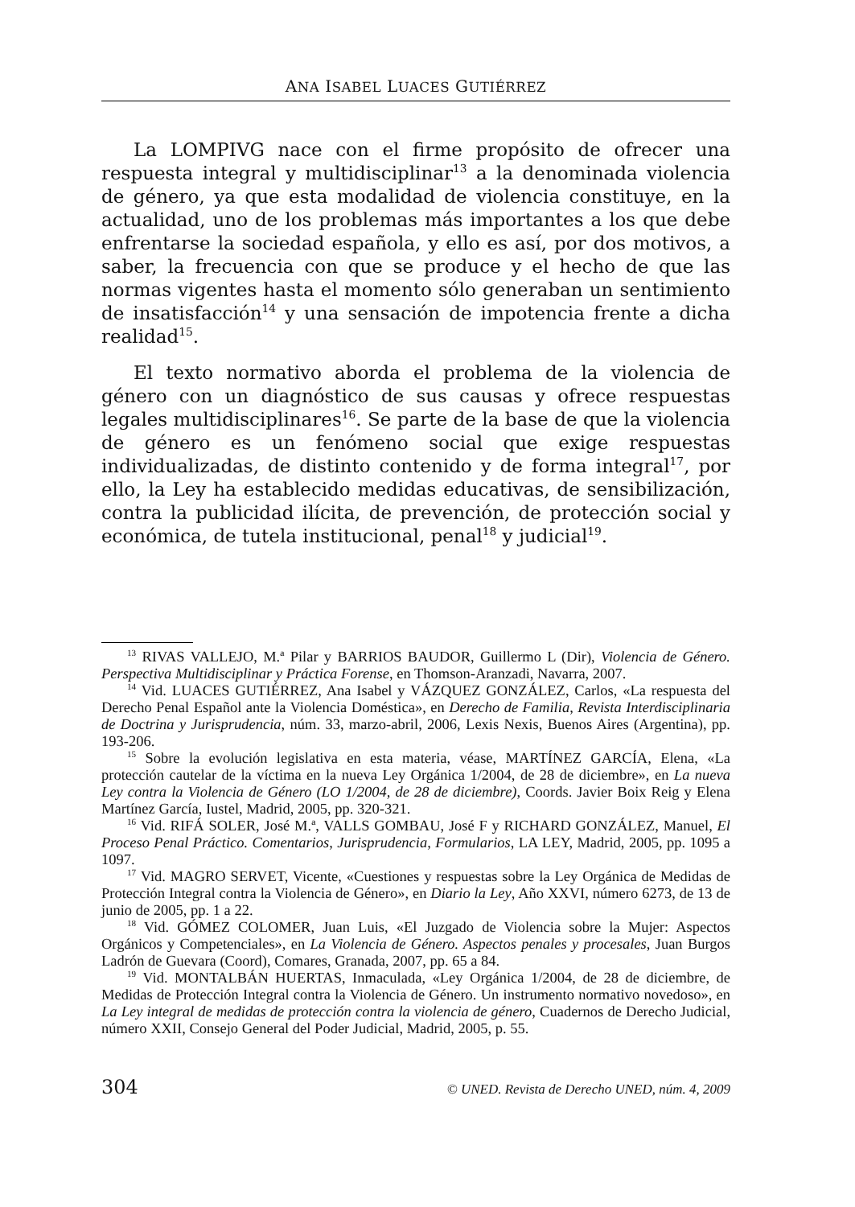ANA ISABEL LUACES GUTIÉRREZ
La LOMPIVG nace con el firme propósito de ofrecer una respuesta integral y multidisciplinar<sup>13</sup> a la denominada violencia de género, ya que esta modalidad de violencia constituye, en la actualidad, uno de los problemas más importantes a los que debe enfrentarse la sociedad española, y ello es así, por dos motivos, a saber, la frecuencia con que se produce y el hecho de que las normas vigentes hasta el momento sólo generaban un sentimiento de insatisfacción<sup>14</sup> y una sensación de impotencia frente a dicha realidad<sup>15</sup>.
El texto normativo aborda el problema de la violencia de género con un diagnóstico de sus causas y ofrece respuestas legales multidisciplinares<sup>16</sup>. Se parte de la base de que la violencia de género es un fenómeno social que exige respuestas individualizadas, de distinto contenido y de forma integral<sup>17</sup>, por ello, la Ley ha establecido medidas educativas, de sensibilización, contra la publicidad ilícita, de prevención, de protección social y económica, de tutela institucional, penal<sup>18</sup> y judicial<sup>19</sup>.
<sup>13</sup> RIVAS VALLEJO, M.ª Pilar y BARRIOS BAUDOR, Guillermo L (Dir), Violencia de Género. Perspectiva Multidisciplinar y Práctica Forense, en Thomson-Aranzadi, Navarra, 2007.
<sup>14</sup> Vid. LUACES GUTIÉRREZ, Ana Isabel y VÁZQUEZ GONZÁLEZ, Carlos, «La respuesta del Derecho Penal Español ante la Violencia Doméstica», en Derecho de Familia, Revista Interdisciplinaria de Doctrina y Jurisprudencia, núm. 33, marzo-abril, 2006, Lexis Nexis, Buenos Aires (Argentina), pp. 193-206.
<sup>15</sup> Sobre la evolución legislativa en esta materia, véase, MARTÍNEZ GARCÍA, Elena, «La protección cautelar de la víctima en la nueva Ley Orgánica 1/2004, de 28 de diciembre», en La nueva Ley contra la Violencia de Género (LO 1/2004, de 28 de diciembre), Coords. Javier Boix Reig y Elena Martínez García, Iustel, Madrid, 2005, pp. 320-321.
<sup>16</sup> Vid. RIFÁ SOLER, José M.ª, VALLS GOMBAU, José F y RICHARD GONZÁLEZ, Manuel, El Proceso Penal Práctico. Comentarios, Jurisprudencia, Formularios, LA LEY, Madrid, 2005, pp. 1095 a 1097.
<sup>17</sup> Vid. MAGRO SERVET, Vicente, «Cuestiones y respuestas sobre la Ley Orgánica de Medidas de Protección Integral contra la Violencia de Género», en Diario la Ley, Año XXVI, número 6273, de 13 de junio de 2005, pp. 1 a 22.
<sup>18</sup> Vid. GÓMEZ COLOMER, Juan Luis, «El Juzgado de Violencia sobre la Mujer: Aspectos Orgánicos y Competenciales», en La Violencia de Género. Aspectos penales y procesales, Juan Burgos Ladrón de Guevara (Coord), Comares, Granada, 2007, pp. 65 a 84.
<sup>19</sup> Vid. MONTALBÁN HUERTAS, Inmaculada, «Ley Orgánica 1/2004, de 28 de diciembre, de Medidas de Protección Integral contra la Violencia de Género. Un instrumento normativo novedoso», en La Ley integral de medidas de protección contra la violencia de género, Cuadernos de Derecho Judicial, número XXII, Consejo General del Poder Judicial, Madrid, 2005, p. 55.
304 © UNED. Revista de Derecho UNED, núm. 4, 2009